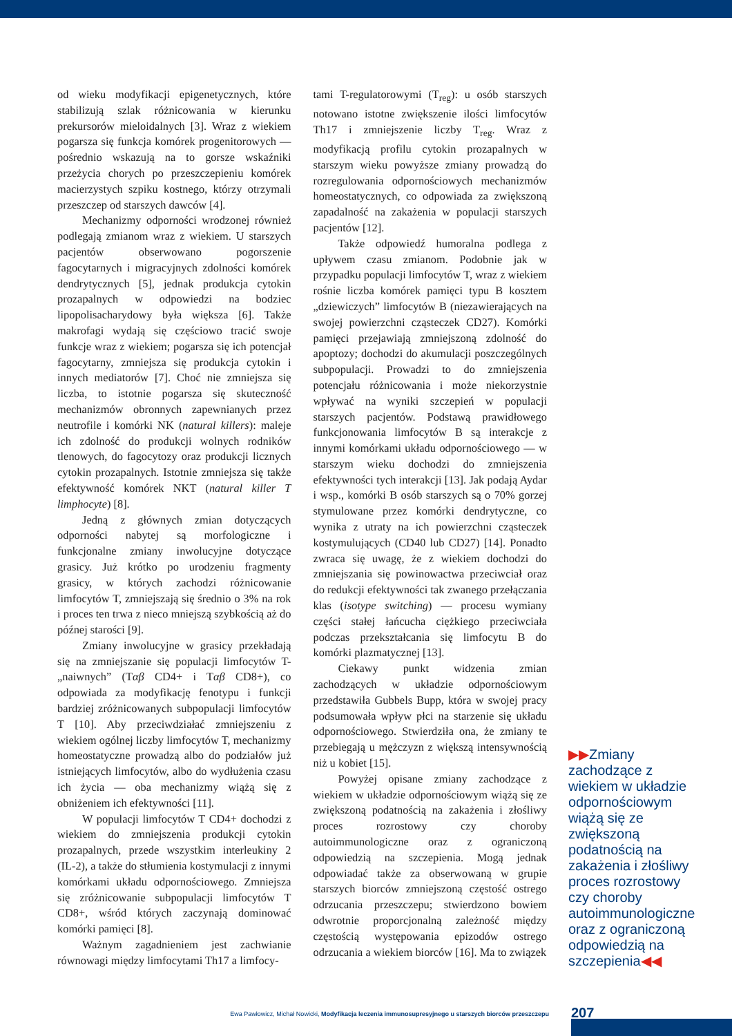od wieku modyfikacji epigenetycznych, które stabilizują szlak różnicowania w kierunku prekursorów mieloidalnych [3]. Wraz z wiekiem pogarsza się funkcja komórek progenitorowych — pośrednio wskazują na to gorsze wskaźniki przeżycia chorych po przeszczepieniu komórek macierzystych szpiku kostnego, którzy otrzymali przeszczep od starszych dawców [4].
Mechanizmy odporności wrodzonej również podlegają zmianom wraz z wiekiem. U starszych pacjentów obserwowano pogorszenie fagocytarnych i migracyjnych zdolności komórek dendrytycznych [5], jednak produkcja cytokin prozapalnych w odpowiedzi na bodziec lipopolisacharydowy była większa [6]. Także makrofagi wydają się częściowo tracić swoje funkcje wraz z wiekiem; pogarsza się ich potencjał fagocytarny, zmniejsza się produkcja cytokin i innych mediatorów [7]. Choć nie zmniejsza się liczba, to istotnie pogarsza się skuteczność mechanizmów obronnych zapewnianych przez neutrofile i komórki NK (natural killers): maleje ich zdolność do produkcji wolnych rodników tlenowych, do fagocytozy oraz produkcji licznych cytokin prozapalnych. Istotnie zmniejsza się także efektywność komórek NKT (natural killer T limphocyte) [8].
Jedną z głównych zmian dotyczących odporności nabytej są morfologiczne i funkcjonalne zmiany inwolucyjne dotyczące grasicy. Już krótko po urodzeniu fragmenty grasicy, w których zachodzi różnicowanie limfocytów T, zmniejszają się średnio o 3% na rok i proces ten trwa z nieco mniejszą szybkością aż do późnej starości [9].
Zmiany inwolucyjne w grasicy przekładają się na zmniejszanie się populacji limfocytów T-„naiwnych” (Tαβ CD4+ i Tαβ CD8+), co odpowiada za modyfikację fenotypu i funkcji bardziej zróżnicowanych subpopulacji limfocytów T [10]. Aby przeciwdziałać zmniejszeniu z wiekiem ogólnej liczby limfocytów T, mechanizmy homeostatyczne prowadzą albo do podziałów już istniejących limfocytów, albo do wydłużenia czasu ich życia — oba mechanizmy wiążą się z obniżeniem ich efektywności [11].
W populacji limfocytów T CD4+ dochodzi z wiekiem do zmniejszenia produkcji cytokin prozapalnych, przede wszystkim interleukiny 2 (IL-2), a także do stłumienia kostymulacji z innymi komórkami układu odpornościowego. Zmniejsza się zróżnicowanie subpopulacji limfocytów T CD8+, wśród których zaczynają dominować komórki pamięci [8].
Ważnym zagadnieniem jest zachwianie równowagi między limfocytami Th17 a limfocy-
tami T-regulatorowymi (T<sub>reg</sub>): u osób starszych notowano istotne zwiększenie ilości limfocytów Th17 i zmniejszenie liczby T<sub>reg</sub>. Wraz z modyfikacją profilu cytokin prozapalnych w starszym wieku powyższe zmiany prowadzą do rozregulowania odpornościowych mechanizmów homeostatycznych, co odpowiada za zwiększoną zapadalność na zakażenia w populacji starszych pacjentów [12].
Także odpowiedź humoralna podlega z upływem czasu zmianom. Podobnie jak w przypadku populacji limfocytów T, wraz z wiekiem rośnie liczba komórek pamięci typu B kosztem „dziewiczych” limfocytów B (niezawierających na swojej powierzchni cząsteczek CD27). Komórki pamięci przejawiają zmniejszoną zdolność do apoptozy; dochodzi do akumulacji poszczególnych subpopulacji. Prowadzi to do zmniejszenia potencjału różnicowania i może niekorzystnie wpływać na wyniki szczepień w populacji starszych pacjentów. Podstawą prawidłowego funkcjonowania limfocytów B są interakcje z innymi komórkami układu odpornościowego — w starszym wieku dochodzi do zmniejszenia efektywności tych interakcji [13]. Jak podają Aydar i wsp., komórki B osób starszych są o 70% gorzej stymulowane przez komórki dendrytyczne, co wynika z utraty na ich powierzchni cząsteczek kostymulujących (CD40 lub CD27) [14]. Ponadto zwraca się uwagę, że z wiekiem dochodzi do zmniejszania się powinowactwa przeciwciał oraz do redukcji efektywności tak zwanego przełączania klas (isotype switching) — procesu wymiany części stałej łańcucha ciężkiego przeciwciała podczas przekształcania się limfocytu B do komórki plazmatycznej [13].
Ciekawy punkt widzenia zmian zachodzących w układzie odpornościowym przedstawiła Gubbels Bupp, która w swojej pracy podsumowała wpływ płci na starzenie się układu odpornościowego. Stwierdziła ona, że zmiany te przebiegają u mężczyzn z większą intensywnością niż u kobiet [15].
Powyżej opisane zmiany zachodzące z wiekiem w układzie odpornościowym wiążą się ze zwiększoną podatnością na zakażenia i złośliwy proces rozrostowy czy choroby autoimmunologiczne oraz z ograniczoną odpowiedzią na szczepienia. Mogą jednak odpowiadać także za obserwowaną w grupie starszych biorców zmniejszoną częstość ostrego odrzucania przeszczepu; stwierdzono bowiem odwrotnie proporcjonalną zależność między częstością występowania epizodów ostrego odrzucania a wiekiem biorców [16]. Ma to związek
▶▶Zmiany zachodzące z wiekiem w układzie odpornościowym wiążą się ze zwiększoną podatnością na zakażenia i złośliwy proces rozrostowy czy choroby autoimmunologiczne oraz z ograniczoną odpowiedzią na szczepienia◀◀
Ewa Pawłowicz, Michał Nowicki, Modyfikacja leczenia immunosupresyjnego u starszych biorców przeszczepu
207